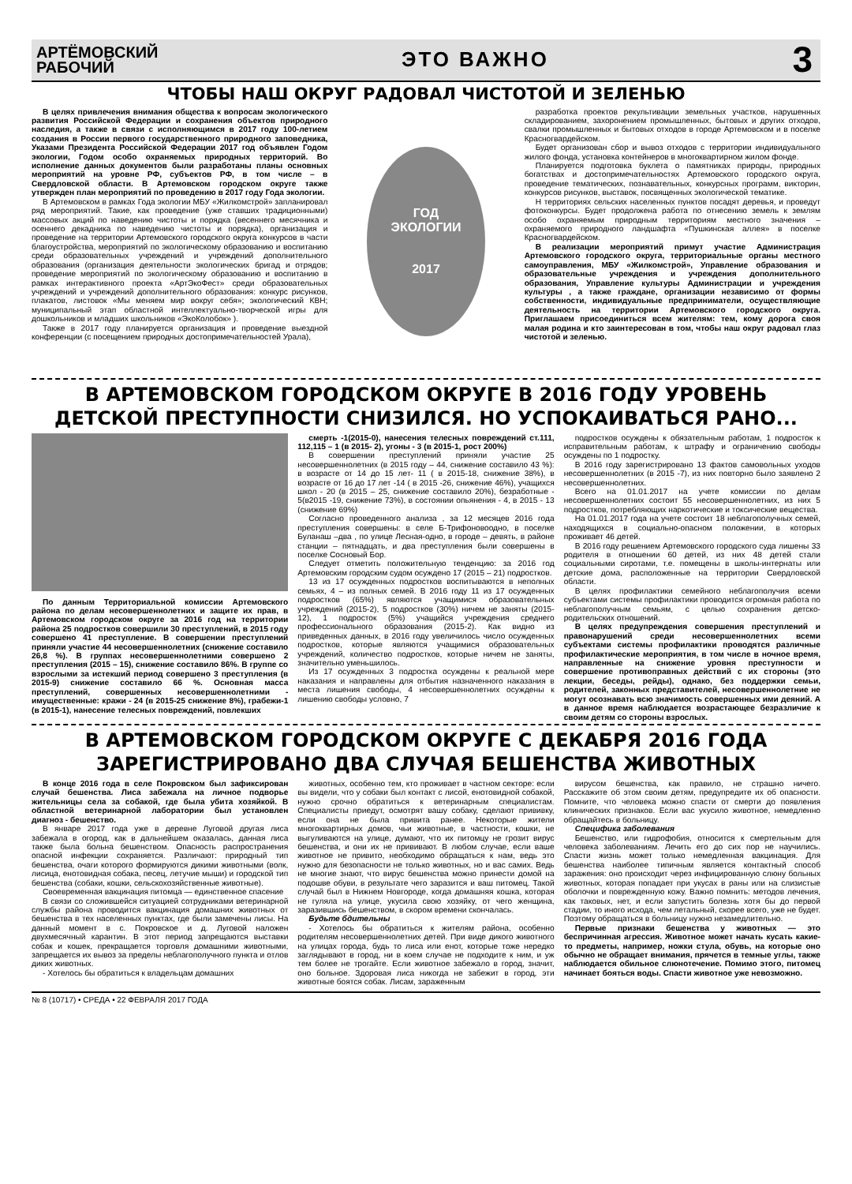АРТЁМОВСКИЙ
РАБОЧИЙ
ЭТО ВАЖНО
3
ЧТОБЫ НАШ ОКРУГ РАДОВАЛ ЧИСТОТОЙ И ЗЕЛЕНЬЮ
В целях привлечения внимания общества к вопросам экологического развития Российской Федерации и сохранения объектов природного наследия, а также в связи с исполняющимся в 2017 году 100-летием создания в России первого государственного природного заповедника, Указами Президента Российской Федерации 2017 год объявлен Годом экологии, Годом особо охраняемых природных территорий. Во исполнение данных документов были разработаны планы основных мероприятий на уровне РФ, субъектов РФ, в том числе – в Свердловской области. В Артемовском городском округе также утвержден план мероприятий по проведению в 2017 году Года экологии.
В Артемовском в рамках Года экологии МБУ «Жилкомстрой» запланировал ряд мероприятий. Такие, как проведение (уже ставших традиционными) массовых акций по наведению чистоты и порядка (весеннего месячника и осеннего декадника по наведению чистоты и порядка), организация и проведение на территории Артемовского городского округа конкурсов в части благоустройства, мероприятий по экологическому образованию и воспитанию среди образовательных учреждений и учреждений дополнительного образования (организация деятельности экологических бригад и отрядов; проведение мероприятий по экологическому образованию и воспитанию в рамках интерактивного проекта «АртЭкоФест» среди образовательных учреждений и учреждений дополнительного образования: конкурс рисунков, плакатов, листовок «Мы меняем мир вокруг себя»; экологический КВН; муниципальный этап областной интеллектуально-творческой игры для дошкольников и младших школьников «ЭкоКолобок» ).
Также в 2017 году планируется организация и проведение выездной конференции (с посещением природных достопримечательностей Урала),
ГОД
ЭКОЛОГИИ
2017
разработка проектов рекультивации земельных участков, нарушенных складированием, захоронением промышленных, бытовых и других отходов, свалки промышленных и бытовых отходов в городе Артемовском и в поселке Красногвардейском.
Будет организован сбор и вывоз отходов с территории индивидуального жилого фонда, установка контейнеров в многоквартирном жилом фонде.
Планируется подготовка буклета о памятниках природы, природных богатствах и достопримечательностях Артемовского городского округа, проведение тематических, познавательных, конкурсных программ, викторин, конкурсов рисунков, выставок, посвященных экологической тематике.
Н территориях сельских населенных пунктов посадят деревья, и проведут фотоконкурсы. Будет продолжена работа по отнесению земель к землям особо охраняемым природным территориям местного значения – охраняемого природного ландшафта «Пушкинская аллея» в поселке Красногвардейском.
В реализации мероприятий примут участие Администрация Артемовского городского округа, территориальные органы местного самоуправления, МБУ «Жилкомстрой», Управление образования и образовательные учреждения и учреждения дополнительного образования, Управление культуры Администрации и учреждения культуры , а также граждане, организации независимо от формы собственности, индивидуальные предприниматели, осуществляющие деятельность на территории Артемовского городского округа. Приглашаем присоединиться всем жителям: тем, кому дорога своя малая родина и кто заинтересован в том, чтобы наш округ радовал глаз чистотой и зеленью.
В АРТЕМОВСКОМ ГОРОДСКОМ ОКРУГЕ В 2016 ГОДУ УРОВЕНЬ
ДЕТСКОЙ ПРЕСТУПНОСТИ СНИЗИЛСЯ. НО УСПОКАИВАТЬСЯ РАНО...
По данным Территориальной комиссии Артемовского района по делам несовершеннолетних и защите их прав, в Артемовском городском округе за 2016 год на территории района 25 подростков совершили 30 преступлений, в 2015 году совершено 41 преступление. В совершении преступлений приняли участие 44 несовершеннолетних (снижение составило 26,8 %). В группах несовершеннолетними совершено 2 преступления (2015 – 15), снижение составило 86%. В группе со взрослыми за истекший период совершено 3 преступления (в 2015-9) снижение составило 66 %. Основная масса преступлений, совершенных несовершеннолетними - имущественные: кражи - 24 (в 2015-25 снижение 8%), грабежи-1 (в 2015-1), нанесение телесных повреждений, повлекших
смерть -1(2015-0), нанесения телесных повреждений ст.111, 112,115 – 1 (в 2015- 2), угоны - 3 (в 2015-1, рост 200%)
В совершении преступлений приняли участие 25 несовершеннолетних (в 2015 году – 44, снижение составило 43 %): в возрасте от 14 до 15 лет- 11 ( в 2015-18, снижение 38%), в возрасте от 16 до 17 лет -14 ( в 2015 -26, снижение 46%), учащихся школ - 20 (в 2015 – 25, снижение составило 20%), безработные - 5(в2015 -19, снижение 73%), в состоянии опьянения - 4, в 2015 - 13 (снижение 69%)
Согласно проведенного анализа , за 12 месяцев 2016 года преступления совершены: в селе Б-Трифоновоодно, в поселке Буланаш –два , по улице Лесная-одно, в городе – девять, в районе станции – пятнадцать, и два преступления были совершены в поселке Сосновый Бор.
Следует отметить положительную тенденцию: за 2016 год Артемовским городским судом осуждено 17 (2015 – 21) подростков.
13 из 17 осужденных подростков воспитываются в неполных семьях, 4 – из полных семей. В 2016 году 11 из 17 осужденных подростков (65%) являются учащимися образовательных учреждений (2015-2), 5 подростков (30%) ничем не заняты (2015-12), 1 подросток (5%) учащийся учреждения среднего профессионального образования (2015-2). Как видно из приведенных данных, в 2016 году увеличилось число осужденных подростков, которые являются учащимися образовательных учреждений, количество подростков, которые ничем не заняты, значительно уменьшилось.
Из 17 осужденных 3 подростка осуждены к реальной мере наказания и направлены для отбытия назначенного наказания в места лишения свободы, 4 несовершеннолетних осуждены к лишению свободы условно, 7
подростков осуждены к обязательным работам, 1 подросток к исправительным работам, к штрафу и ограничению свободы осуждены по 1 подростку.
В 2016 году зарегистрировано 13 фактов самовольных уходов несовершеннолетних (в 2015 -7), из них повторно было заявлено 2 несовершеннолетних.
Всего на 01.01.2017 на учете комиссии по делам несовершеннолетних состоит 55 несовершеннолетних, из них 5 подростков, потребляющих наркотические и токсические вещества.
На 01.01.2017 года на учете состоит 18 неблагополучных семей, находящихся в социально-опасном положении, в которых проживает 46 детей.
В 2016 году решением Артемовского городского суда лишены 33 родителя в отношении 60 детей, из них 48 детей стали социальными сиротами, т.е. помещены в школы-интернаты или детские дома, расположенные на территории Свердловской области.
В целях профилактики семейного неблагополучия всеми субъектами системы профилактики проводится огромная работа по неблагополучным семьям, с целью сохранения детско-родительских отношений.
В целях предупреждения совершения преступлений и правонарушений среди несовершеннолетних всеми субъектами системы профилактики проводятся различные профилактические мероприятия, в том числе в ночное время, направленные на снижение уровня преступности и совершение противоправных действий с их стороны (это лекции, беседы, рейды), однако, без поддержки семьи, родителей, законных представителей, несовершеннолетние не могут осознавать всю значимость совершенных ими деяний. А в данное время наблюдается возрастающее безразличие к своим детям со стороны взрослых.
В АРТЕМОВСКОМ ГОРОДСКОМ ОКРУГЕ С ДЕКАБРЯ 2016 ГОДА
ЗАРЕГИСТРИРОВАНО ДВА СЛУЧАЯ БЕШЕНСТВА ЖИВОТНЫХ
В конце 2016 года в селе Покровском был зафиксирован случай бешенства. Лиса забежала на личное подворье жительницы села за собакой, где была убита хозяйкой. В областной ветеринарной лаборатории был установлен диагноз - бешенство.
В январе 2017 года уже в деревне Луговой другая лиса забежала в огород, как в дальнейшем оказалась, данная лиса также была больна бешенством. Опасность распространения опасной инфекции сохраняется. Различают: природный тип бешенства, очаги которого формируются дикими животными (волк, лисица, енотовидная собака, песец, летучие мыши) и городской тип бешенства (собаки, кошки, сельскохозяйственные животные).
Своевременная вакцинация питомца — единственное спасение
В связи со сложившейся ситуацией сотрудниками ветеринарной службы района проводится вакцинация домашних животных от бешенства в тех населенных пунктах, где были замечены лисы. На данный момент в с. Покровское и д. Луговой наложен двухмесячный карантин. В этот период запрещаются выставки собак и кошек, прекращается торговля домашними животными, запрещается их вывоз за пределы неблагополучного пункта и отлов диких животных.
- Хотелось бы обратиться к владельцам домашних
животных, особенно тем, кто проживает в частном секторе: если вы видели, что у собаки был контакт с лисой, енотовидной собакой, нужно срочно обратиться к ветеринарным специалистам. Специалисты приедут, осмотрят вашу собаку, сделают прививку, если она не была привита ранее. Некоторые жители многоквартирных домов, чьи животные, в частности, кошки, не выгуливаются на улице, думают, что их питомцу не грозит вирус бешенства, и они их не прививают. В любом случае, если ваше животное не привито, необходимо обращаться к нам, ведь это нужно для безопасности не только животных, но и вас самих. Ведь не многие знают, что вирус бешенства можно принести домой на подошве обуви, в результате чего заразится и ваш питомец. Такой случай был в Нижнем Новгороде, когда домашняя кошка, которая не гуляла на улице, укусила свою хозяйку, от чего женщина, заразившись бешенством, в скором времени скончалась.
Будьте бдительны
- Хотелось бы обратиться к жителям района, особенно родителям несовершеннолетних детей. При виде дикого животного на улицах города, будь то лиса или енот, которые тоже нередко заглядывают в город, ни в коем случае не подходите к ним, и уж тем более не трогайте. Если животное забежало в город, значит, оно больное. Здоровая лиса никогда не забежит в город, эти животные боятся собак. Лисам, зараженным
вирусом бешенства, как правило, не страшно ничего. Расскажите об этом своим детям, предупредите их об опасности. Помните, что человека можно спасти от смерти до появления клинических признаков. Если вас укусило животное, немедленно обращайтесь в больницу.
Специфика заболевания
Бешенство, или гидрофобия, относится к смертельным для человека заболеваниям. Лечить его до сих пор не научились. Спасти жизнь может только немедленная вакцинация. Для бешенства наиболее типичным является контактный способ заражения: оно происходит через инфицированную слюну больных животных, которая попадает при укусах в раны или на слизистые оболочки и поврежденную кожу. Важно помнить: методов лечения, как таковых, нет, и если запустить болезнь хотя бы до первой стадии, то иного исхода, чем летальный, скорее всего, уже не будет. Поэтому обращаться в больницу нужно незамедлительно.
Первые признаки бешенства у животных — это беспричинная агрессия. Животное может начать кусать какие-то предметы, например, ножки стула, обувь, на которые оно обычно не обращает внимания, прячется в темные углы, также наблюдается обильное слюнотечение. Помимо этого, питомец начинает бояться воды. Спасти животное уже невозможно.
№ 8 (10717) • СРЕДА • 22 ФЕВРАЛЯ 2017 ГОДА